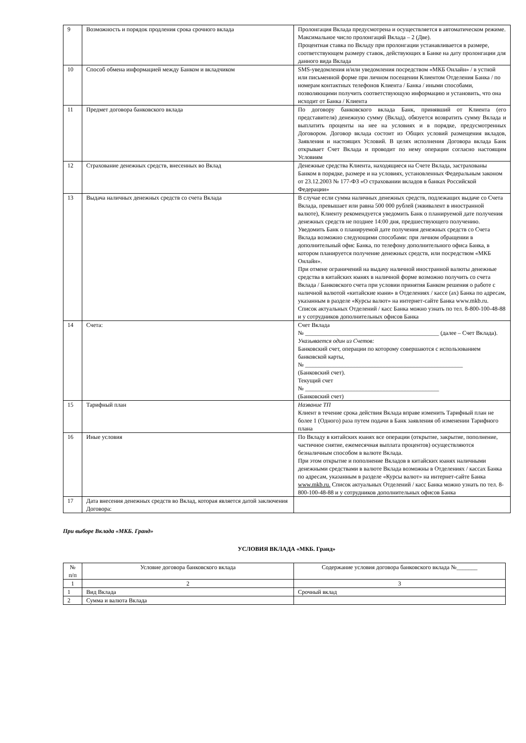| 9 | Возможность и порядок продления срока срочного вклада | Пролонгация Вклада предусмотрена и осуществляется в автоматическом режиме. Максимальное число пролонгаций Вклада – 2 (Две). Процентная ставка по Вкладу при пролонгации устанавливается в размере, соответствующем размеру ставок, действующих в Банке на дату пролонгации для данного вида Вклада |
| 10 | Способ обмена информацией между Банком и вкладчиком | SMS-уведомления и/или уведомления посредством «МКБ Онлайн» / в устной или письменной форме при личном посещении Клиентом Отделения Банка / по номерам контактных телефонов Клиента / Банка / иными способами, позволяющими получить соответствующую информацию и установить, что она исходит от Банка / Клиента |
| 11 | Предмет договора банковского вклада | По договору банковского вклада Банк, принявший от Клиента (его представителя) денежную сумму (Вклад), обязуется возвратить сумму Вклада и выплатить проценты на нее на условиях и в порядке, предусмотренных Договором. Договор вклада состоит из Общих условий размещения вкладов, Заявления и настоящих Условий. В целях исполнения Договора вклада Банк открывает Счет Вклада и проводит по нему операции согласно настоящим Условиям |
| 12 | Страхование денежных средств, внесенных во Вклад | Денежные средства Клиента, находящиеся на Счете Вклада, застрахованы Банком в порядке, размере и на условиях, установленных Федеральным законом от 23.12.2003 № 177-ФЗ «О страховании вкладов в банках Российской Федерации» |
| 13 | Выдача наличных денежных средств со счета Вклада | В случае если сумма наличных денежных средств, подлежащих выдаче со Счета Вклада, превышает или равна 500 000 рублей (эквивалент в иностранной валюте), Клиенту рекомендуется уведомить Банк о планируемой дате получения денежных средств не позднее 14:00 дня, предшествующего получению. Уведомить Банк о планируемой дате получения денежных средств со Счета Вклада возможно следующими способами: при личном обращении в дополнительный офис Банка, по телефону дополнительного офиса Банка, в котором планируется получение денежных средств, или посредством «МКБ Онлайн». При отмене ограничений на выдачу наличной иностранной валюты денежные средства в китайских юанях в наличной форме возможно получить со счета Вклада / Банковского счета при условии принятия Банком решения о работе с наличной валютой «китайские юани» в Отделениях / кассе (ах) Банка по адресам, указанным в разделе «Курсы валют» на интернет-сайте Банка www.mkb.ru. Список актуальных Отделений / касс Банка можно узнать по тел. 8-800-100-48-88 и у сотрудников дополнительных офисов Банка |
| 14 | Счета: | Счет Вклада № _____________________________________________ (далее – Счет Вклада). Указывается один из Счетов: Банковский счет, операции по которому совершаются с использованием банковской карты, № _____________________________________________________ (Банковский счет). Текущий счет № _____________________________________________ (Банковский счет) |
| 15 | Тарифный план | Название ТП Клиент в течение срока действия Вклада вправе изменить Тарифный план не более 1 (Одного) раза путем подачи в Банк заявления об изменении Тарифного плана |
| 16 | Иные условия | По Вкладу в китайских юанях все операции (открытие, закрытие, пополнение, частичное снятие, ежемесячная выплата процентов) осуществляются безналичным способом в валюте Вклада. При этом открытие и пополнение Вкладов в китайских юанях наличными денежными средствами в валюте Вклада возможны в Отделениях / кассах Банка по адресам, указанным в разделе «Курсы валют» на интернет-сайте Банка www.mkb.ru. Список актуальных Отделений / касс Банка можно узнать по тел. 8-800-100-48-88 и у сотрудников дополнительных офисов Банка |
| 17 | Дата внесения денежных средств во Вклад, которая является датой заключения Договора: | |
При выборе Вклада «МКБ. Гранд»
УСЛОВИЯ ВКЛАДА «МКБ. Гранд»
| № п/п | Условие договора банковского вклада | Содержание условия договора банковского вклада №_______ |
| --- | --- | --- |
| 1 | 2 | 3 |
| 1 | Вид Вклада | Срочный вклад |
| 2 | Сумма и валюта Вклада | |